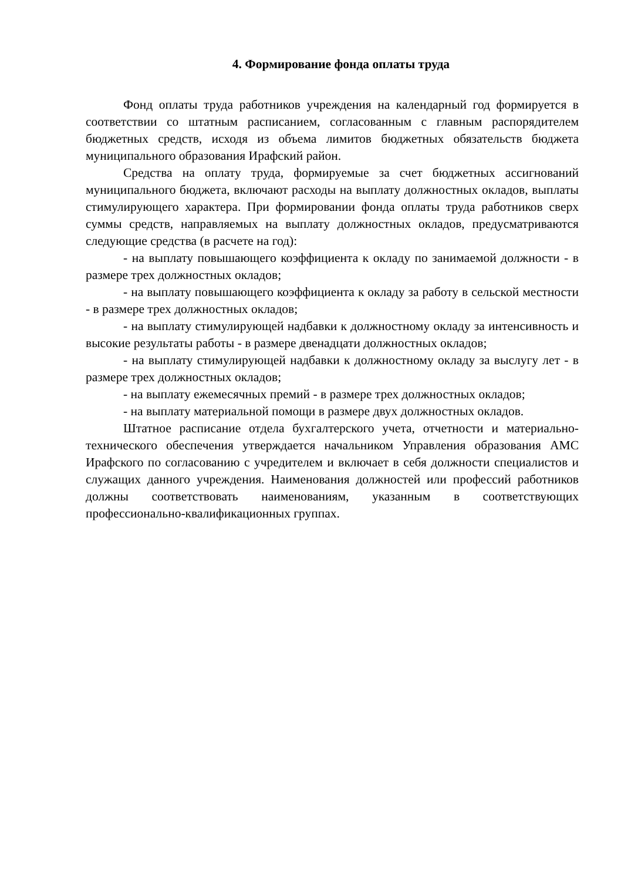4. Формирование фонда оплаты труда
Фонд оплаты труда работников учреждения на календарный год формируется в соответствии со штатным расписанием, согласованным с главным распорядителем бюджетных средств, исходя из объема лимитов бюджетных обязательств бюджета муниципального образования Ирафский район.
Средства на оплату труда, формируемые за счет бюджетных ассигнований муниципального бюджета, включают расходы на выплату должностных окладов, выплаты стимулирующего характера. При формировании фонда оплаты труда работников сверх суммы средств, направляемых на выплату должностных окладов, предусматриваются следующие средства (в расчете на год):
- на выплату повышающего коэффициента к окладу по занимаемой должности - в размере трех должностных окладов;
- на выплату повышающего коэффициента к окладу за работу в сельской местности - в размере трех должностных окладов;
- на выплату стимулирующей надбавки к должностному окладу за интенсивность и высокие результаты работы - в размере двенадцати должностных окладов;
- на выплату стимулирующей надбавки к должностному окладу за выслугу лет - в размере трех должностных окладов;
- на выплату ежемесячных премий - в размере трех должностных окладов;
- на выплату материальной помощи в размере двух должностных окладов.
Штатное расписание отдела бухгалтерского учета, отчетности и материально-технического обеспечения утверждается начальником Управления образования АМС Ирафского по согласованию с учредителем и включает в себя должности специалистов и служащих данного учреждения. Наименования должностей или профессий работников должны соответствовать наименованиям, указанным в соответствующих профессионально-квалификационных группах.